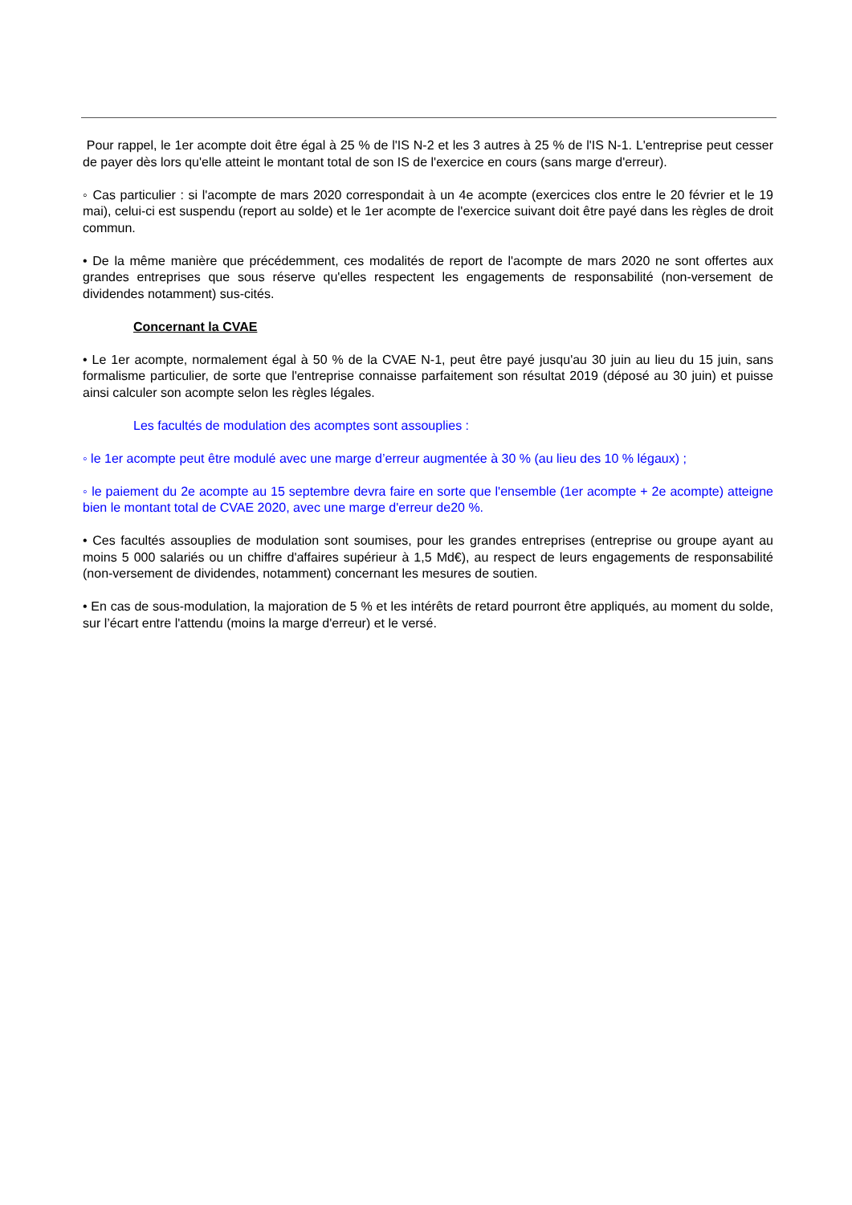Pour rappel, le 1er acompte doit être égal à 25 % de l'IS N-2 et les 3 autres à 25 % de l'IS N-1. L'entreprise peut cesser de payer dès lors qu'elle atteint le montant total de son IS de l'exercice en cours (sans marge d'erreur).
◦ Cas particulier : si l'acompte de mars 2020 correspondait à un 4e acompte (exercices clos entre le 20 février et le 19 mai), celui-ci est suspendu (report au solde) et le 1er acompte de l'exercice suivant doit être payé dans les règles de droit commun.
• De la même manière que précédemment, ces modalités de report de l'acompte de mars 2020 ne sont offertes aux grandes entreprises que sous réserve qu'elles respectent les engagements de responsabilité (non-versement de dividendes notamment) sus-cités.
Concernant la CVAE
• Le 1er acompte, normalement égal à 50 % de la CVAE N-1, peut être payé jusqu'au 30 juin au lieu du 15 juin, sans formalisme particulier, de sorte que l'entreprise connaisse parfaitement son résultat 2019 (déposé au 30 juin) et puisse ainsi calculer son acompte selon les règles légales.
Les facultés de modulation des acomptes sont assouplies :
◦ le 1er acompte peut être modulé avec une marge d’erreur augmentée à 30 % (au lieu des 10 % légaux) ;
◦ le paiement du 2e acompte au 15 septembre devra faire en sorte que l'ensemble (1er acompte + 2e acompte) atteigne bien le montant total de CVAE 2020, avec une marge d'erreur de20 %.
• Ces facultés assouplies de modulation sont soumises, pour les grandes entreprises (entreprise ou groupe ayant au moins 5 000 salariés ou un chiffre d'affaires supérieur à 1,5 Md€), au respect de leurs engagements de responsabilité (non-versement de dividendes, notamment) concernant les mesures de soutien.
• En cas de sous-modulation, la majoration de 5 % et les intérêts de retard pourront être appliqués, au moment du solde, sur l’écart entre l'attendu (moins la marge d'erreur) et le versé.